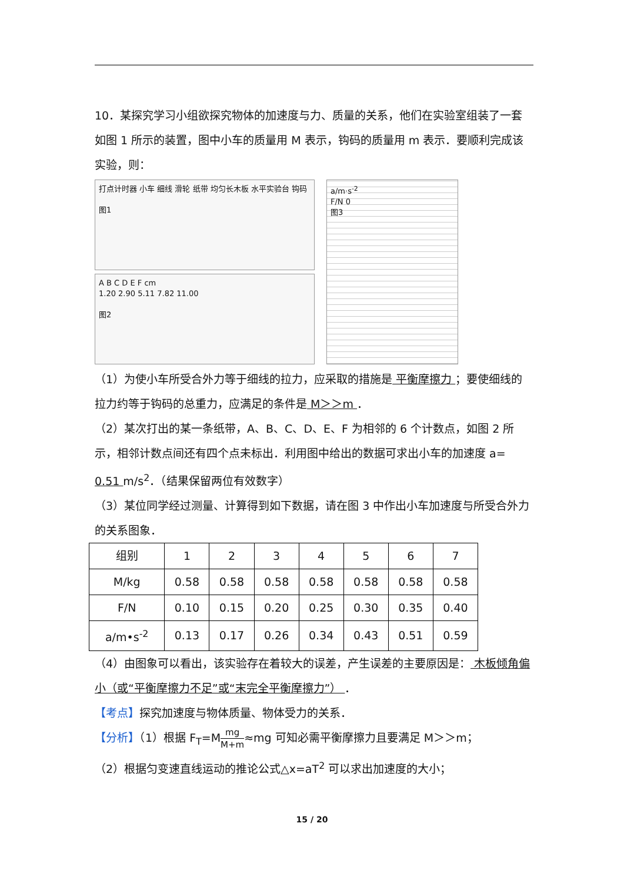10．某探究学习小组欲探究物体的加速度与力、质量的关系，他们在实验室组装了一套如图 1 所示的装置，图中小车的质量用 M 表示，钩码的质量用 m 表示．要顺利完成该实验，则：
打点计时器 小车 细线 滑轮 纸带 均匀长木板 水平实验台 钩码
图1
A B C D E F cm
1.20 2.90 5.11 7.82 11.00
图2
a/m·s<sup>-2</sup>
F/N 0
图3
（1）为使小车所受合外力等于细线的拉力，应采取的措施是 平衡摩擦力 ；要使细线的拉力约等于钩码的总重力，应满足的条件是 M＞＞m ．
（2）某次打出的某一条纸带，A、B、C、D、E、F 为相邻的 6 个计数点，如图 2 所示，相邻计数点间还有四个点未标出．利用图中给出的数据可求出小车的加速度 a= 0.51 m/s<sup>2</sup>．（结果保留两位有效数字）
（3）某位同学经过测量、计算得到如下数据，请在图 3 中作出小车加速度与所受合外力的关系图象．
| 组别 | 1 | 2 | 3 | 4 | 5 | 6 | 7 |
| M/kg | 0.58 | 0.58 | 0.58 | 0.58 | 0.58 | 0.58 | 0.58 |
| F/N | 0.10 | 0.15 | 0.20 | 0.25 | 0.30 | 0.35 | 0.40 |
| a/m•s<sup>-2</sup> | 0.13 | 0.17 | 0.26 | 0.34 | 0.43 | 0.51 | 0.59 |
（4）由图象可以看出，该实验存在着较大的误差，产生误差的主要原因是： 木板倾角偏小（或“平衡摩擦力不足”或“末完全平衡摩擦力”） ．
【考点】探究加速度与物体质量、物体受力的关系．
【分析】（1）根据 F<sub>T</sub>=Mmg M+m≈mg 可知必需平衡摩擦力且要满足 M＞＞m；
（2）根据匀变速直线运动的推论公式△x=aT<sup>2</sup> 可以求出加速度的大小；
15 / 20